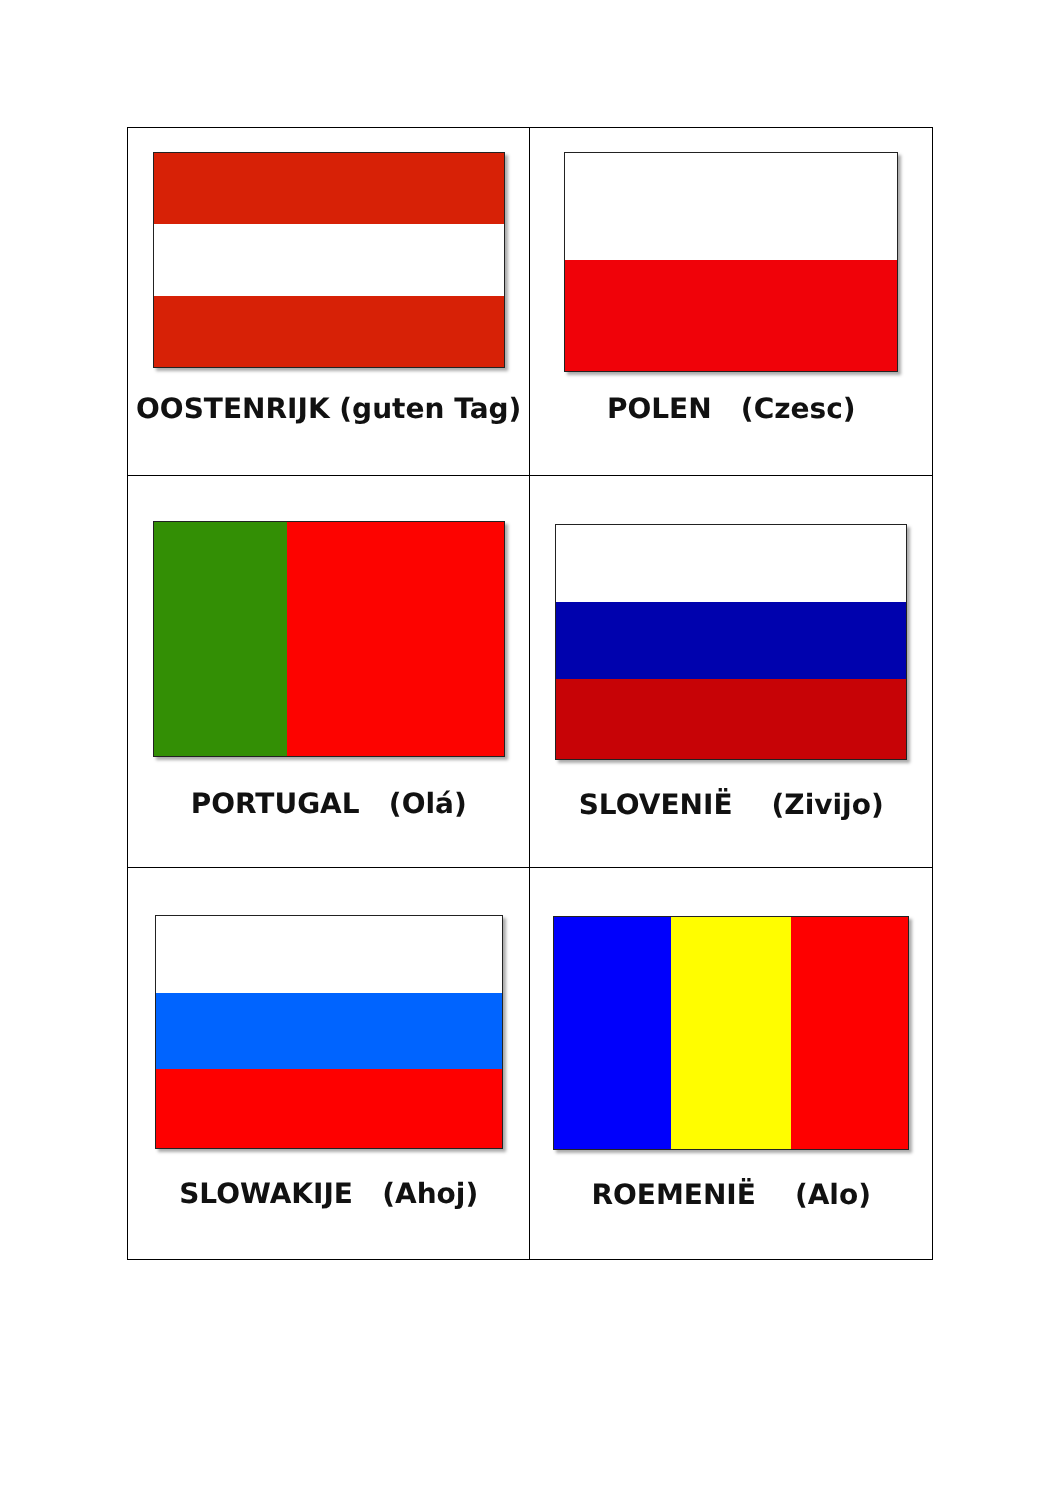| OOSTENRIJK (guten Tag) | POLEN (Czesc) |
| PORTUGAL (Olá) | SLOVENIË (Zivijo) |
| SLOWAKIJE (Ahoj) | ROEMENIË (Alo) |